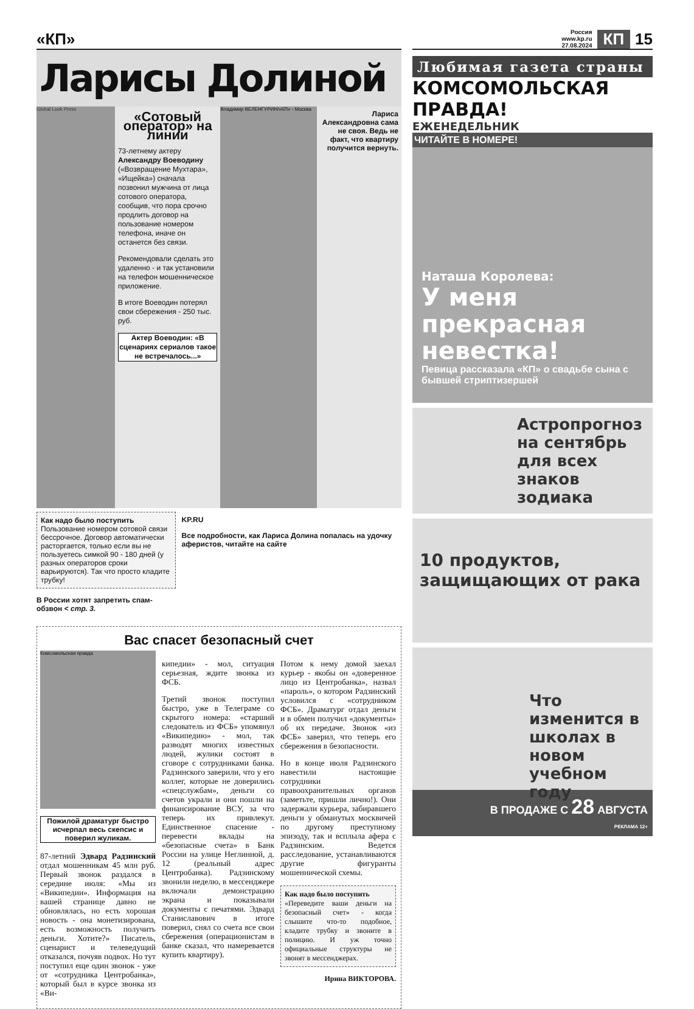«КП»
Ларисы Долиной
Global Look Press
«Сотовый оператор» на линии
73-летнему актеру Александру Воеводину («Возвращение Мухтара», «Ищейка») сначала позвонил мужчина от лица сотового оператора, сообщив, что пора срочно продлить договор на пользование номером телефона, иначе он останется без связи.
Рекомендовали сделать это удаленно - и так установили на телефон мошенническое приложение.
В итоге Воеводин потерял свои сбережения - 250 тыс. руб.
Актер Воеводин: «В сценариях сериалов такое не встречалось...»
Владимир ВЕЛЕНГУРИН/«КП» - Москва
Лариса Александровна сама не своя. Ведь не факт, что квартиру получится вернуть.
Как надо было поступить
Пользование номером сотовой связи бессрочное. Договор автоматически расторгается, только если вы не пользуетесь симкой 90 - 180 дней (у разных операторов сроки варьируются). Так что просто кладите трубку!
В России хотят запретить спам-обзвон < стр. 3.
KP.RU
Все подробности, как Лариса Долина попалась на удочку аферистов, читайте на сайте
Вас спасет безопасный счет
Комсомольская правда
Пожилой драматург быстро исчерпал весь скепсис и поверил жуликам.
87-летний Эдвард Радзинский отдал мошенникам 45 млн руб. Первый звонок раздался в середине июля: «Мы из «Википедии». Информация на вашей странице давно не обновлялась, но есть хорошая новость - она монетизирована, есть возможность получить деньги. Хотите?» Писатель, сценарист и телеведущий отказался, почуяв подвох. Но тут поступил еще один звонок - уже от «сотрудника Центробанка», который был в курсе звонка из «Ви-
кипедии» - мол, ситуация серьезная, ждите звонка из ФСБ.
Третий звонок поступил быстро, уже в Телеграме со скрытого номера: «старший следователь из ФСБ» упомянул «Википедию» - мол, так разводят многих известных людей, жулики состоят в сговоре с сотрудниками банка. Радзинского заверили, что у его коллег, которые не доверились «спецслужбам», деньги со счетов украли и они пошли на финансирование ВСУ, за что теперь их привлекут. Единственное спасение - перевести вклады на «безопасные счета» в Банк России на улице Неглинной, д. 12 (реальный адрес Центробанка). Радзинскому звонили неделю, в мессенджере включали демонстрацию экрана и показывали документы с печатями. Эдвард Станиславович в итоге поверил, снял со счета все свои сбережения (операционистам в банке сказал, что намеревается купить квартиру).
Потом к нему домой заехал курьер - якобы он «доверенное лицо из Центробанка», назвал «пароль», о котором Радзинский условился с «сотрудником ФСБ». Драматург отдал деньги и в обмен получил «документы» об их передаче. Звонок «из ФСБ» заверил, что теперь его сбережения в безопасности.
Но в конце июля Радзинского навестили настоящие сотрудники правоохранительных органов (заметьте, пришли лично!). Они задержали курьера, забиравшего деньги у обманутых москвичей по другому преступному эпизоду, так и всплыла афера с Радзинским. Ведется расследование, устанавливаются другие фигуранты мошеннической схемы.
Как надо было поступить
«Переведите ваши деньги на безопасный счет» - когда слышите что-то подобное, кладите трубку и звоните в полицию. И уж точно официальные структуры не звонят в мессенджерах.
Ирина ВИКТОРОВА.
Россия
www.kp.ru
27.08.2024 КП 15
Любимая газета страны
КОМСОМОЛЬСКАЯ ПРАВДА!
ЕЖЕНЕДЕЛЬНИК
ЧИТАЙТЕ В НОМЕРЕ!
Наташа Королева:
У меня прекрасная невестка!
Певица рассказала «КП» о свадьбе сына с бывшей стриптизершей
Астропрогноз на сентябрь для всех знаков зодиака
10 продуктов, защищающих от рака
Что изменится в школах в новом учебном году
В ПРОДАЖЕ С 28 АВГУСТА
РЕКЛАМА 12+